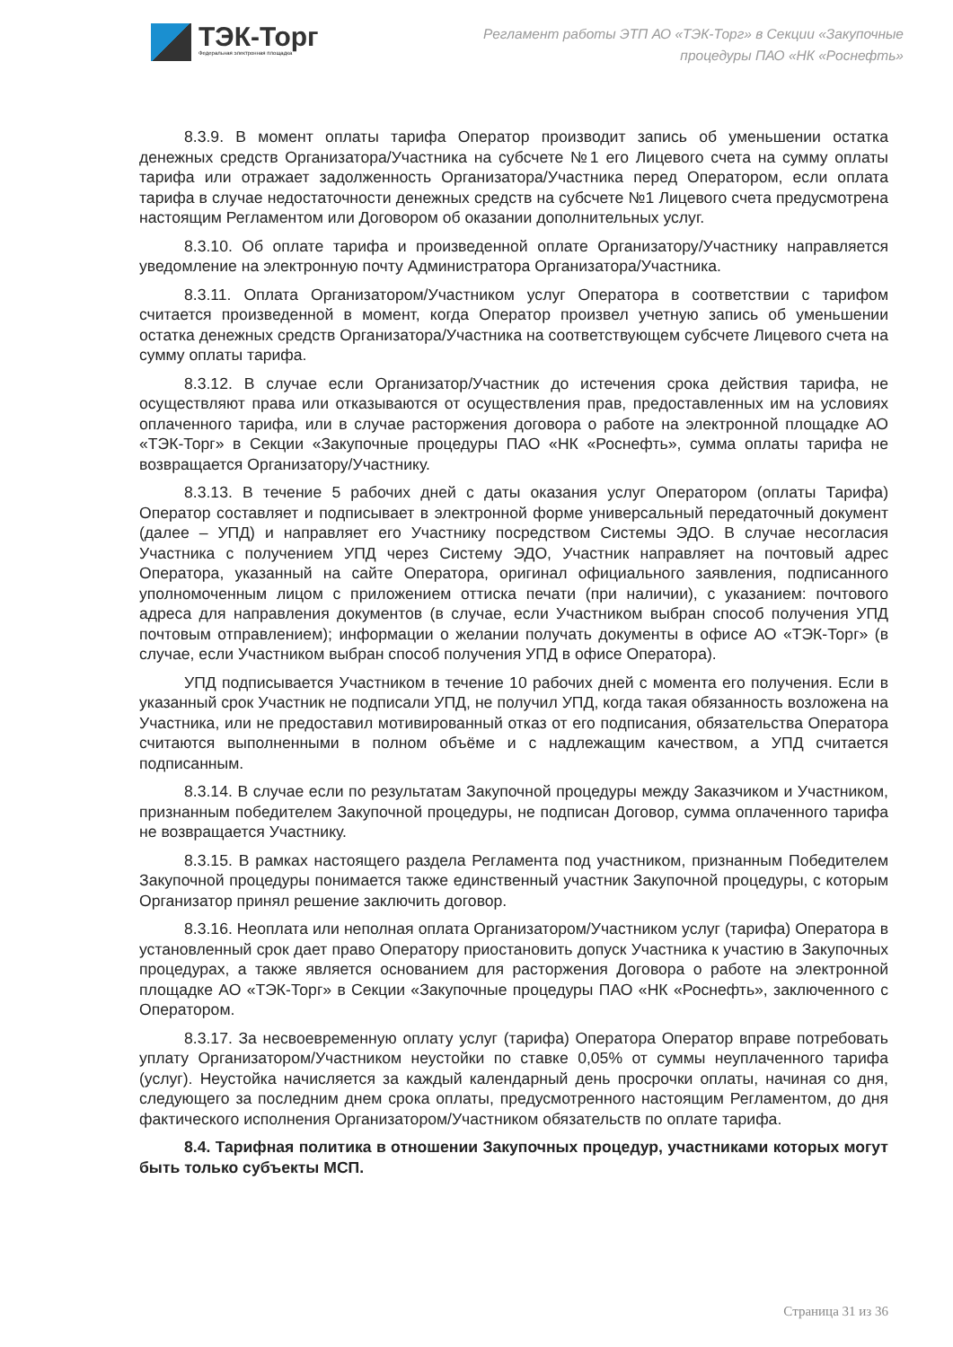ТЭК-Торг
Федеральная электронная площадка
Регламент работы ЭТП АО «ТЭК-Торг» в Секции «Закупочные
процедуры ПАО «НК «Роснефть»
8.3.9. В момент оплаты тарифа Оператор производит запись об уменьшении остатка денежных средств Организатора/Участника на субсчете №1 его Лицевого счета на сумму оплаты тарифа или отражает задолженность Организатора/Участника перед Оператором, если оплата тарифа в случае недостаточности денежных средств на субсчете №1 Лицевого счета предусмотрена настоящим Регламентом или Договором об оказании дополнительных услуг.
8.3.10. Об оплате тарифа и произведенной оплате Организатору/Участнику направляется уведомление на электронную почту Администратора Организатора/Участника.
8.3.11. Оплата Организатором/Участником услуг Оператора в соответствии с тарифом считается произведенной в момент, когда Оператор произвел учетную запись об уменьшении остатка денежных средств Организатора/Участника на соответствующем субсчете Лицевого счета на сумму оплаты тарифа.
8.3.12. В случае если Организатор/Участник до истечения срока действия тарифа, не осуществляют права или отказываются от осуществления прав, предоставленных им на условиях оплаченного тарифа, или в случае расторжения договора о работе на электронной площадке АО «ТЭК-Торг» в Секции «Закупочные процедуры ПАО «НК «Роснефть», сумма оплаты тарифа не возвращается Организатору/Участнику.
8.3.13. В течение 5 рабочих дней с даты оказания услуг Оператором (оплаты Тарифа) Оператор составляет и подписывает в электронной форме универсальный передаточный документ (далее – УПД) и направляет его Участнику посредством Системы ЭДО. В случае несогласия Участника с получением УПД через Систему ЭДО, Участник направляет на почтовый адрес Оператора, указанный на сайте Оператора, оригинал официального заявления, подписанного уполномоченным лицом с приложением оттиска печати (при наличии), с указанием: почтового адреса для направления документов (в случае, если Участником выбран способ получения УПД почтовым отправлением); информации о желании получать документы в офисе АО «ТЭК-Торг» (в случае, если Участником выбран способ получения УПД в офисе Оператора).
УПД подписывается Участником в течение 10 рабочих дней с момента его получения. Если в указанный срок Участник не подписали УПД, не получил УПД, когда такая обязанность возложена на Участника, или не предоставил мотивированный отказ от его подписания, обязательства Оператора считаются выполненными в полном объёме и с надлежащим качеством, а УПД считается подписанным.
8.3.14. В случае если по результатам Закупочной процедуры между Заказчиком и Участником, признанным победителем Закупочной процедуры, не подписан Договор, сумма оплаченного тарифа не возвращается Участнику.
8.3.15. В рамках настоящего раздела Регламента под участником, признанным Победителем Закупочной процедуры понимается также единственный участник Закупочной процедуры, с которым Организатор принял решение заключить договор.
8.3.16. Неоплата или неполная оплата Организатором/Участником услуг (тарифа) Оператора в установленный срок дает право Оператору приостановить допуск Участника к участию в Закупочных процедурах, а также является основанием для расторжения Договора о работе на электронной площадке АО «ТЭК-Торг» в Секции «Закупочные процедуры ПАО «НК «Роснефть», заключенного с Оператором.
8.3.17. За несвоевременную оплату услуг (тарифа) Оператора Оператор вправе потребовать уплату Организатором/Участником неустойки по ставке 0,05% от суммы неуплаченного тарифа (услуг). Неустойка начисляется за каждый календарный день просрочки оплаты, начиная со дня, следующего за последним днем срока оплаты, предусмотренного настоящим Регламентом, до дня фактического исполнения Организатором/Участником обязательств по оплате тарифа.
8.4. Тарифная политика в отношении Закупочных процедур, участниками которых могут быть только субъекты МСП.
Страница 31 из 36